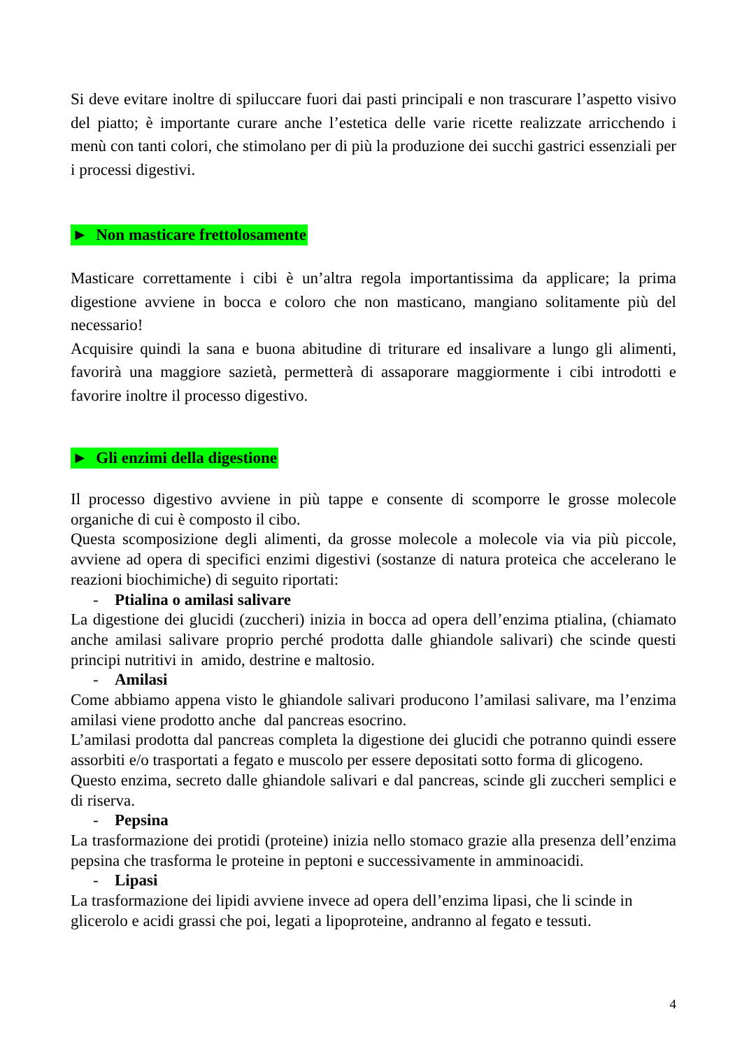Si deve evitare inoltre di spiluccare fuori dai pasti principali e non trascurare l’aspetto visivo del piatto; è importante curare anche l’estetica delle varie ricette realizzate arricchendo i menù con tanti colori, che stimolano per di più la produzione dei succhi gastrici essenziali per i processi digestivi.
► Non masticare frettolosamente
Masticare correttamente i cibi è un’altra regola importantissima da applicare; la prima digestione avviene in bocca e coloro che non masticano, mangiano solitamente più del necessario!
Acquisire quindi la sana e buona abitudine di triturare ed insalivare a lungo gli alimenti, favorirà una maggiore sazietà, permetterà di assaporare maggiormente i cibi introdotti e favorire inoltre il processo digestivo.
► Gli enzimi della digestione
Il processo digestivo avviene in più tappe e consente di scomporre le grosse molecole organiche di cui è composto il cibo.
Questa scomposizione degli alimenti, da grosse molecole a molecole via via più piccole, avviene ad opera di specifici enzimi digestivi (sostanze di natura proteica che accelerano le reazioni biochimiche) di seguito riportati:
- Ptialina o amilasi salivare
La digestione dei glucidi (zuccheri) inizia in bocca ad opera dell’enzima ptialina, (chiamato anche amilasi salivare proprio perché prodotta dalle ghiandole salivari) che scinde questi principi nutritivi in amido, destrine e maltosio.
- Amilasi
Come abbiamo appena visto le ghiandole salivari producono l’amilasi salivare, ma l’enzima amilasi viene prodotto anche dal pancreas esocrino.
L’amilasi prodotta dal pancreas completa la digestione dei glucidi che potranno quindi essere assorbiti e/o trasportati a fegato e muscolo per essere depositati sotto forma di glicogeno.
Questo enzima, secreto dalle ghiandole salivari e dal pancreas, scinde gli zuccheri semplici e di riserva.
- Pepsina
La trasformazione dei protidi (proteine) inizia nello stomaco grazie alla presenza dell’enzima pepsina che trasforma le proteine in peptoni e successivamente in amminoacidi.
- Lipasi
La trasformazione dei lipidi avviene invece ad opera dell’enzima lipasi, che li scinde in glicerolo e acidi grassi che poi, legati a lipoproteine, andranno al fegato e tessuti.
4